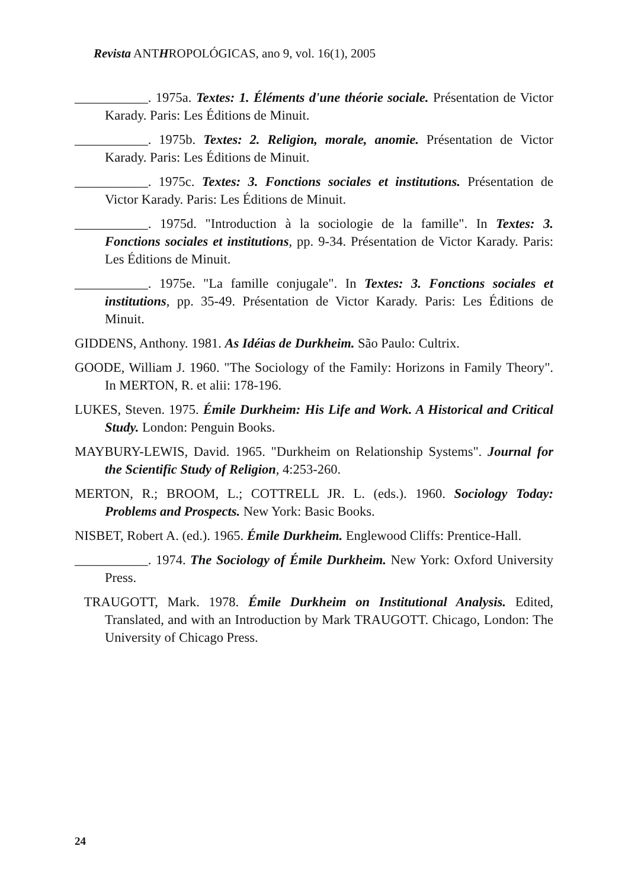Revista ANTHROPOLÓGICAS, ano 9, vol. 16(1), 2005
___________. 1975a. Textes: 1. Éléments d'une théorie sociale. Présentation de Victor Karady. Paris: Les Éditions de Minuit.
___________. 1975b. Textes: 2. Religion, morale, anomie. Présentation de Victor Karady. Paris: Les Éditions de Minuit.
___________. 1975c. Textes: 3. Fonctions sociales et institutions. Présentation de Victor Karady. Paris: Les Éditions de Minuit.
___________. 1975d. "Introduction à la sociologie de la famille". In Textes: 3. Fonctions sociales et institutions, pp. 9-34. Présentation de Victor Karady. Paris: Les Éditions de Minuit.
___________. 1975e. "La famille conjugale". In Textes: 3. Fonctions sociales et institutions, pp. 35-49. Présentation de Victor Karady. Paris: Les Éditions de Minuit.
GIDDENS, Anthony. 1981. As Idéias de Durkheim. São Paulo: Cultrix.
GOODE, William J. 1960. "The Sociology of the Family: Horizons in Family Theory". In MERTON, R. et alii: 178-196.
LUKES, Steven. 1975. Émile Durkheim: His Life and Work. A Historical and Critical Study. London: Penguin Books.
MAYBURY-LEWIS, David. 1965. "Durkheim on Relationship Systems". Journal for the Scientific Study of Religion, 4:253-260.
MERTON, R.; BROOM, L.; COTTRELL JR. L. (eds.). 1960. Sociology Today: Problems and Prospects. New York: Basic Books.
NISBET, Robert A. (ed.). 1965. Émile Durkheim. Englewood Cliffs: Prentice-Hall.
___________. 1974. The Sociology of Émile Durkheim. New York: Oxford University Press.
TRAUGOTT, Mark. 1978. Émile Durkheim on Institutional Analysis. Edited, Translated, and with an Introduction by Mark TRAUGOTT. Chicago, London: The University of Chicago Press.
24